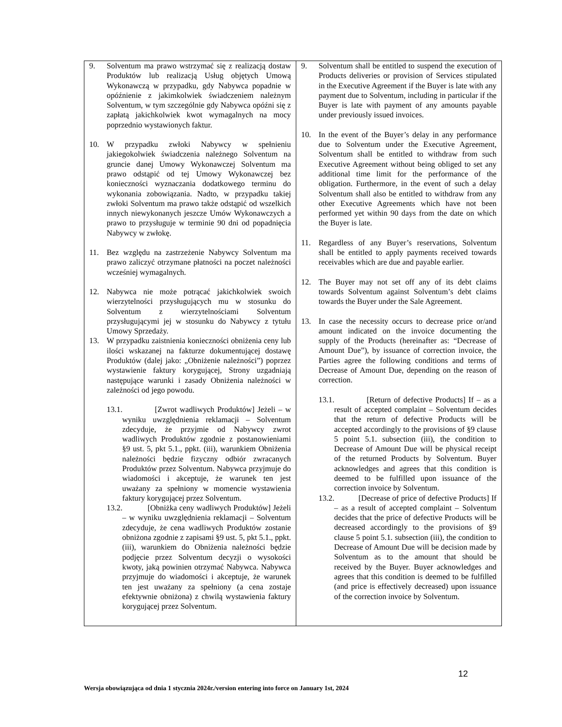| 9. Solventum ma prawo wstrzymać się z realizacją dostaw Produktów lub realizacją Usług objętych Umową Wykonawczą w przypadku, gdy Nabywca popadnie w opóźnienie z jakimkolwiek świadczeniem należnym Solventum, w tym szczególnie gdy Nabywca opóźni się z zapłatą jakichkolwiek kwot wymagalnych na mocy poprzednio wystawionych faktur. 10. W przypadku zwłoki Nabywcy w spełnieniu jakiegokolwiek świadczenia należnego Solventum na gruncie danej Umowy Wykonawczej Solventum ma prawo odstąpić od tej Umowy Wykonawczej bez konieczności wyznaczania dodatkowego terminu do wykonania zobowiązania. Nadto, w przypadku takiej zwłoki Solventum ma prawo także odstąpić od wszelkich innych niewykonanych jeszcze Umów Wykonawczych a prawo to przysługuje w terminie 90 dni od popadnięcia Nabywcy w zwłokę. 11. Bez względu na zastrzeżenie Nabywcy Solventum ma prawo zaliczyć otrzymane płatności na poczet należności wcześniej wymagalnych. 12. Nabywca nie może potrącać jakichkolwiek swoich wierzytelności przysługujących mu w stosunku do Solventum z wierzytelnościami Solventum przysługującymi jej w stosunku do Nabywcy z tytułu Umowy Sprzedaży. 13. W przypadku zaistnienia konieczności obniżenia ceny lub ilości wskazanej na fakturze dokumentującej dostawę Produktów (dalej jako: „Obniżenie należności”) poprzez wystawienie faktury korygującej, Strony uzgadniają następujące warunki i zasady Obniżenia należności w zależności od jego powodu. 13.1. [Zwrot wadliwych Produktów] Jeżeli – w wyniku uwzględnienia reklamacji – Solventum zdecyduje, że przyjmie od Nabywcy zwrot wadliwych Produktów zgodnie z postanowieniami §9 ust. 5, pkt 5.1., ppkt. (iii), warunkiem Obniżenia należności będzie fizyczny odbiór zwracanych Produktów przez Solventum. Nabywca przyjmuje do wiadomości i akceptuje, że warunek ten jest uważany za spełniony w momencie wystawienia faktury korygującej przez Solventum. 13.2. [Obniżka ceny wadliwych Produktów] Jeżeli – w wyniku uwzględnienia reklamacji – Solventum zdecyduje, że cena wadliwych Produktów zostanie obniżona zgodnie z zapisami §9 ust. 5, pkt 5.1., ppkt. (iii), warunkiem do Obniżenia należności będzie podjęcie przez Solventum decyzji o wysokości kwoty, jaką powinien otrzymać Nabywca. Nabywca przyjmuje do wiadomości i akceptuje, że warunek ten jest uważany za spełniony (a cena zostaje efektywnie obniżona) z chwilą wystawienia faktury korygującej przez Solventum. | 9. Solventum shall be entitled to suspend the execution of Products deliveries or provision of Services stipulated in the Executive Agreement if the Buyer is late with any payment due to Solventum, including in particular if the Buyer is late with payment of any amounts payable under previously issued invoices. 10. In the event of the Buyer’s delay in any performance due to Solventum under the Executive Agreement, Solventum shall be entitled to withdraw from such Executive Agreement without being obliged to set any additional time limit for the performance of the obligation. Furthermore, in the event of such a delay Solventum shall also be entitled to withdraw from any other Executive Agreements which have not been performed yet within 90 days from the date on which the Buyer is late. 11. Regardless of any Buyer’s reservations, Solventum shall be entitled to apply payments received towards receivables which are due and payable earlier. 12. The Buyer may not set off any of its debt claims towards Solventum against Solventum’s debt claims towards the Buyer under the Sale Agreement. 13. In case the necessity occurs to decrease price or/and amount indicated on the invoice documenting the supply of the Products (hereinafter as: “Decrease of Amount Due”), by issuance of correction invoice, the Parties agree the following conditions and terms of Decrease of Amount Due, depending on the reason of correction. 13.1. [Return of defective Products] If – as a result of accepted complaint – Solventum decides that the return of defective Products will be accepted accordingly to the provisions of §9 clause 5 point 5.1. subsection (iii), the condition to Decrease of Amount Due will be physical receipt of the returned Products by Solventum. Buyer acknowledges and agrees that this condition is deemed to be fulfilled upon issuance of the correction invoice by Solventum. 13.2. [Decrease of price of defective Products] If – as a result of accepted complaint – Solventum decides that the price of defective Products will be decreased accordingly to the provisions of §9 clause 5 point 5.1. subsection (iii), the condition to Decrease of Amount Due will be decision made by Solventum as to the amount that should be received by the Buyer. Buyer acknowledges and agrees that this condition is deemed to be fulfilled (and price is effectively decreased) upon issuance of the correction invoice by Solventum. |
12
Wersja obowiązująca od dnia 1 stycznia 2024r./version entering into force on January 1st, 2024